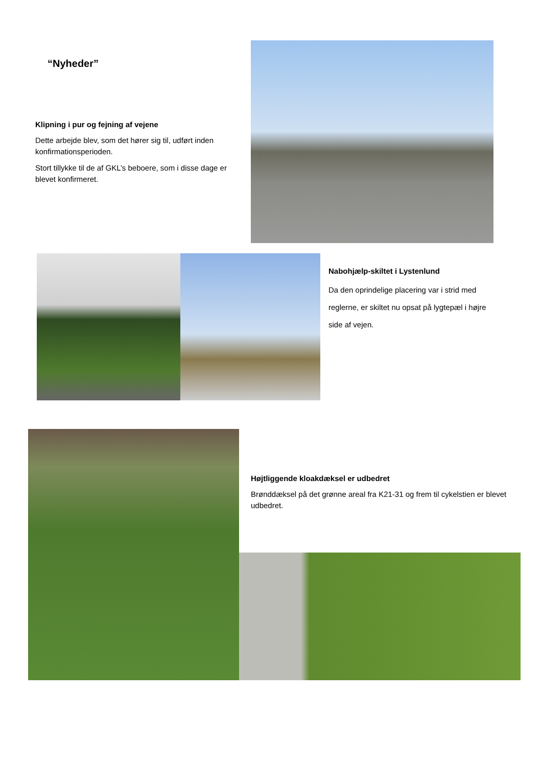“Nyheder”
Klipning i pur og fejning af vejene
Dette arbejde blev, som det hører sig til, udført inden konfirmationsperioden.
Stort tillykke til de af GKL’s beboere, som i disse dage er blevet konfirmeret.
Nabohjælp-skiltet i Lystenlund
Da den oprindelige placering var i strid med reglerne, er skiltet nu opsat på lygtepæl i højre side af vejen.
Højtliggende kloakdæksel er udbedret
Brønddæksel på det grønne areal fra K21-31 og frem til cykelstien er blevet udbedret.